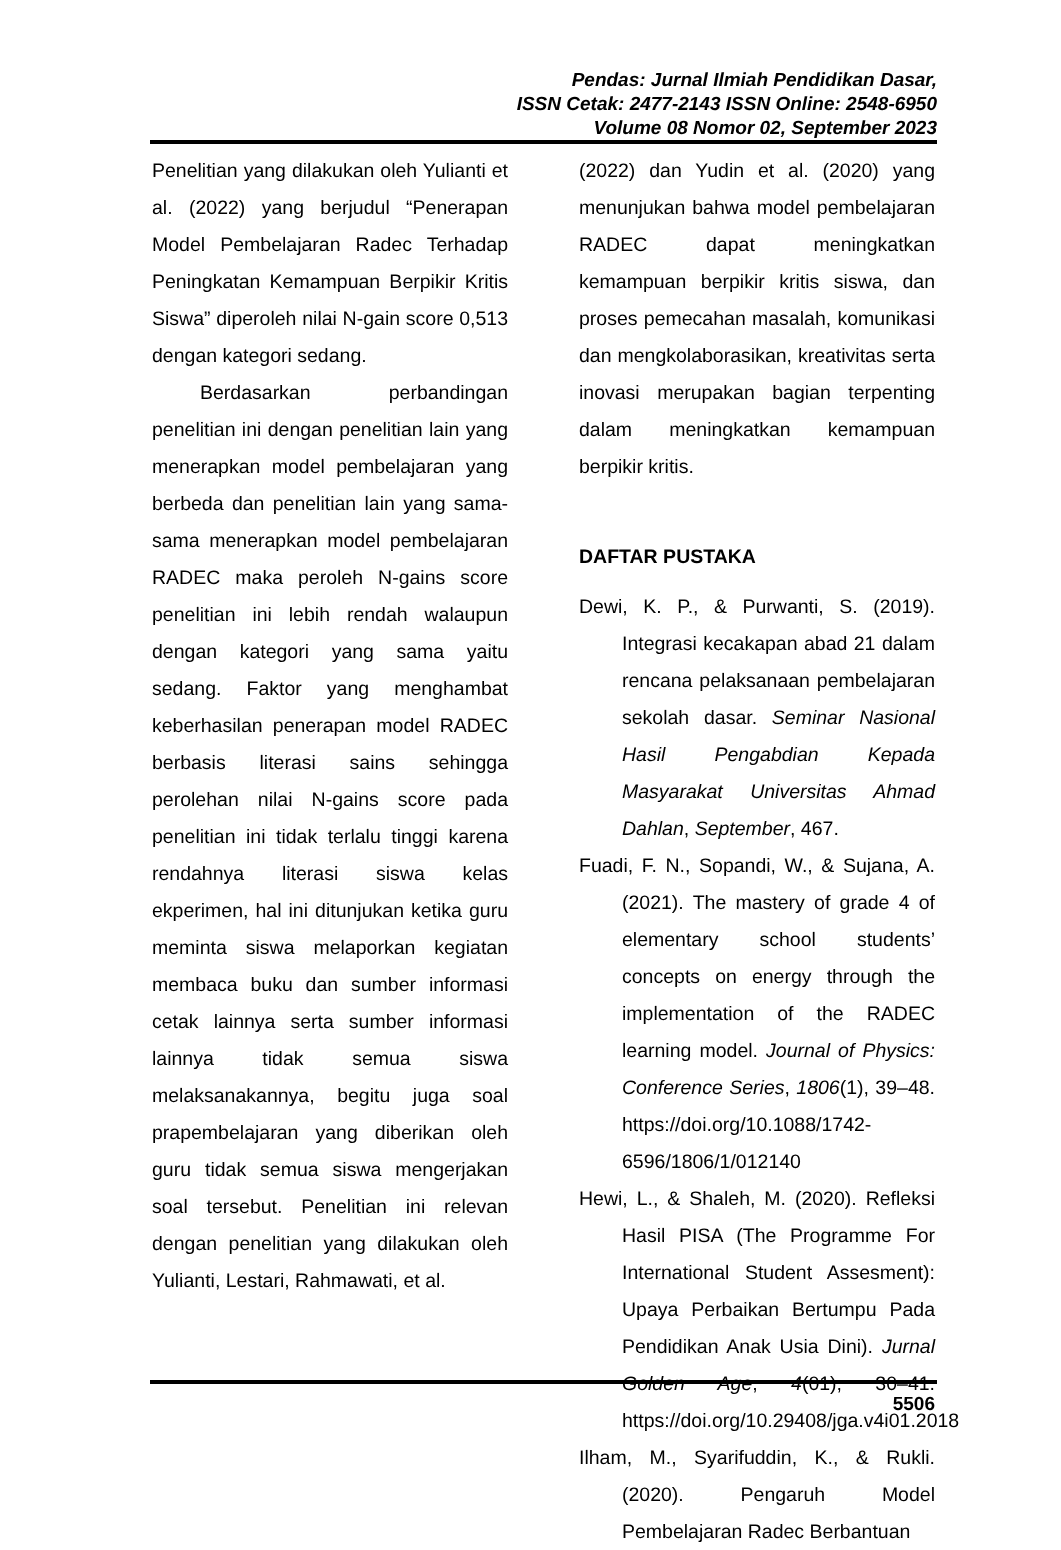Pendas: Jurnal Ilmiah Pendidikan Dasar,
ISSN Cetak: 2477-2143 ISSN Online: 2548-6950
Volume 08 Nomor 02, September 2023
Penelitian yang dilakukan oleh Yulianti et al. (2022) yang berjudul “Penerapan Model Pembelajaran Radec Terhadap Peningkatan Kemampuan Berpikir Kritis Siswa” diperoleh nilai N-gain score 0,513 dengan kategori sedang.
Berdasarkan perbandingan penelitian ini dengan penelitian lain yang menerapkan model pembelajaran yang berbeda dan penelitian lain yang sama-sama menerapkan model pembelajaran RADEC maka peroleh N-gains score penelitian ini lebih rendah walaupun dengan kategori yang sama yaitu sedang. Faktor yang menghambat keberhasilan penerapan model RADEC berbasis literasi sains sehingga perolehan nilai N-gains score pada penelitian ini tidak terlalu tinggi karena rendahnya literasi siswa kelas ekperimen, hal ini ditunjukan ketika guru meminta siswa melaporkan kegiatan membaca buku dan sumber informasi cetak lainnya serta sumber informasi lainnya tidak semua siswa melaksanakannya, begitu juga soal prapembelajaran yang diberikan oleh guru tidak semua siswa mengerjakan soal tersebut. Penelitian ini relevan dengan penelitian yang dilakukan oleh Yulianti, Lestari, Rahmawati, et al.
(2022) dan Yudin et al. (2020) yang menunjukan bahwa model pembelajaran RADEC dapat meningkatkan kemampuan berpikir kritis siswa, dan proses pemecahan masalah, komunikasi dan mengkolaborasikan, kreativitas serta inovasi merupakan bagian terpenting dalam meningkatkan kemampuan berpikir kritis.
DAFTAR PUSTAKA
Dewi, K. P., & Purwanti, S. (2019). Integrasi kecakapan abad 21 dalam rencana pelaksanaan pembelajaran sekolah dasar. Seminar Nasional Hasil Pengabdian Kepada Masyarakat Universitas Ahmad Dahlan, September, 467.
Fuadi, F. N., Sopandi, W., & Sujana, A. (2021). The mastery of grade 4 of elementary school students’ concepts on energy through the implementation of the RADEC learning model. Journal of Physics: Conference Series, 1806(1), 39–48. https://doi.org/10.1088/1742-6596/1806/1/012140
Hewi, L., & Shaleh, M. (2020). Refleksi Hasil PISA (The Programme For International Student Assesment): Upaya Perbaikan Bertumpu Pada Pendidikan Anak Usia Dini). Jurnal Golden Age, 4(01), 30–41. https://doi.org/10.29408/jga.v4i01.2018
Ilham, M., Syarifuddin, K., & Rukli. (2020). Pengaruh Model Pembelajaran Radec Berbantuan
5506